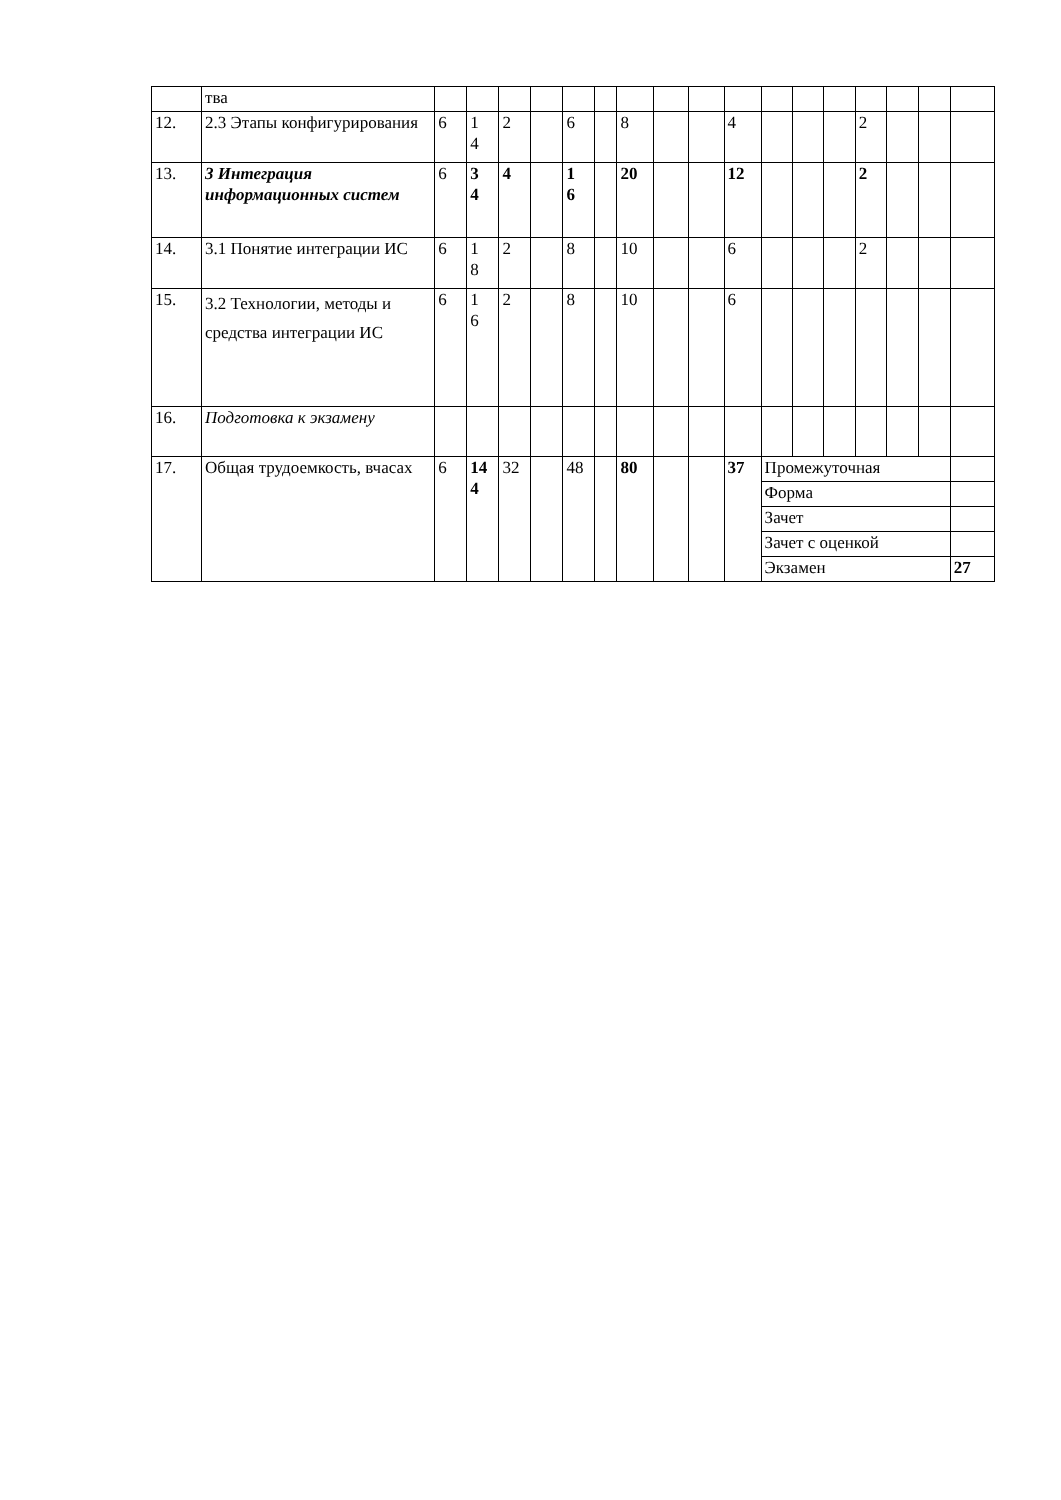| | тва | | | | | | | | | | | | | | | | | |
| 12. | 2.3 Этапы конфигурирования | 6 | 1 4 | 2 | | 6 | | 8 | | | 4 | | | | 2 | | | |
| 13. | 3 Интеграция информационных систем | 6 | 3 4 | 4 | | 1 6 | | 20 | | | 12 | | | | 2 | | | |
| 14. | 3.1 Понятие интеграции ИС | 6 | 1 8 | 2 | | 8 | | 10 | | | 6 | | | | 2 | | | |
| 15. | 3.2 Технологии, методы и средства интеграции ИС | 6 | 1 6 | 2 | | 8 | | 10 | | | 6 | | | | | | | |
| 16. | Подготовка к экзамену | | | | | | | | | | | | | | | | | |
| 17. | Общая трудоемкость, вчасах | 6 | 14 4 | 32 | | 48 | | 80 | | | 37 | Промежуточная | | | | | | |
| | | | | | | | | | | | | Форма | | | | | | |
| | | | | | | | | | | | | Зачет | | | | | | |
| | | | | | | | | | | | | Зачет с оценкой | | | | | | |
| | | | | | | | | | | | | Экзамен | | | | | | 27 |